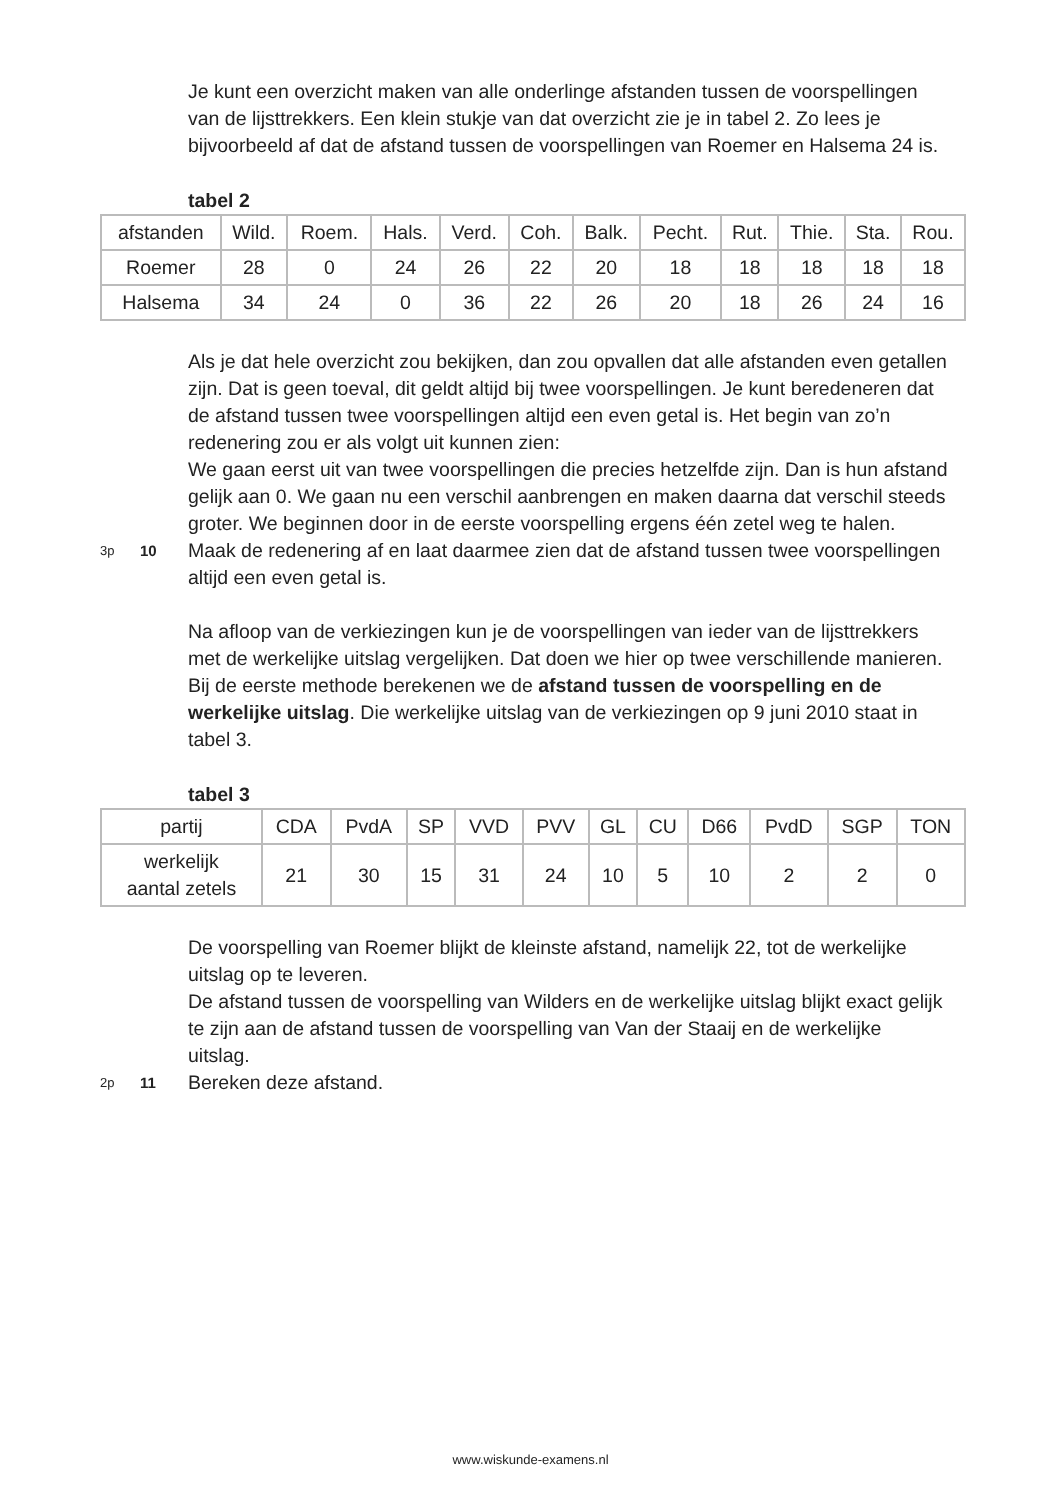Je kunt een overzicht maken van alle onderlinge afstanden tussen de voorspellingen van de lijsttrekkers. Een klein stukje van dat overzicht zie je in tabel 2. Zo lees je bijvoorbeeld af dat de afstand tussen de voorspellingen van Roemer en Halsema 24 is.
tabel 2
| afstanden | Wild. | Roem. | Hals. | Verd. | Coh. | Balk. | Pecht. | Rut. | Thie. | Sta. | Rou. |
| Roemer | 28 | 0 | 24 | 26 | 22 | 20 | 18 | 18 | 18 | 18 | 18 |
| Halsema | 34 | 24 | 0 | 36 | 22 | 26 | 20 | 18 | 26 | 24 | 16 |
Als je dat hele overzicht zou bekijken, dan zou opvallen dat alle afstanden even getallen zijn. Dat is geen toeval, dit geldt altijd bij twee voorspellingen. Je kunt beredeneren dat de afstand tussen twee voorspellingen altijd een even getal is. Het begin van zo’n redenering zou er als volgt uit kunnen zien:
We gaan eerst uit van twee voorspellingen die precies hetzelfde zijn. Dan is hun afstand gelijk aan 0. We gaan nu een verschil aanbrengen en maken daarna dat verschil steeds groter. We beginnen door in de eerste voorspelling ergens één zetel weg te halen.
3p 10
Maak de redenering af en laat daarmee zien dat de afstand tussen twee voorspellingen altijd een even getal is.
Na afloop van de verkiezingen kun je de voorspellingen van ieder van de lijsttrekkers met de werkelijke uitslag vergelijken. Dat doen we hier op twee verschillende manieren. Bij de eerste methode berekenen we de afstand tussen de voorspelling en de werkelijke uitslag. Die werkelijke uitslag van de verkiezingen op 9 juni 2010 staat in tabel 3.
tabel 3
| partij | CDA | PvdA | SP | VVD | PVV | GL | CU | D66 | PvdD | SGP | TON |
| werkelijk aantal zetels | 21 | 30 | 15 | 31 | 24 | 10 | 5 | 10 | 2 | 2 | 0 |
De voorspelling van Roemer blijkt de kleinste afstand, namelijk 22, tot de werkelijke uitslag op te leveren.
De afstand tussen de voorspelling van Wilders en de werkelijke uitslag blijkt exact gelijk te zijn aan de afstand tussen de voorspelling van Van der Staaij en de werkelijke uitslag.
2p 11
Bereken deze afstand.
www.wiskunde-examens.nl